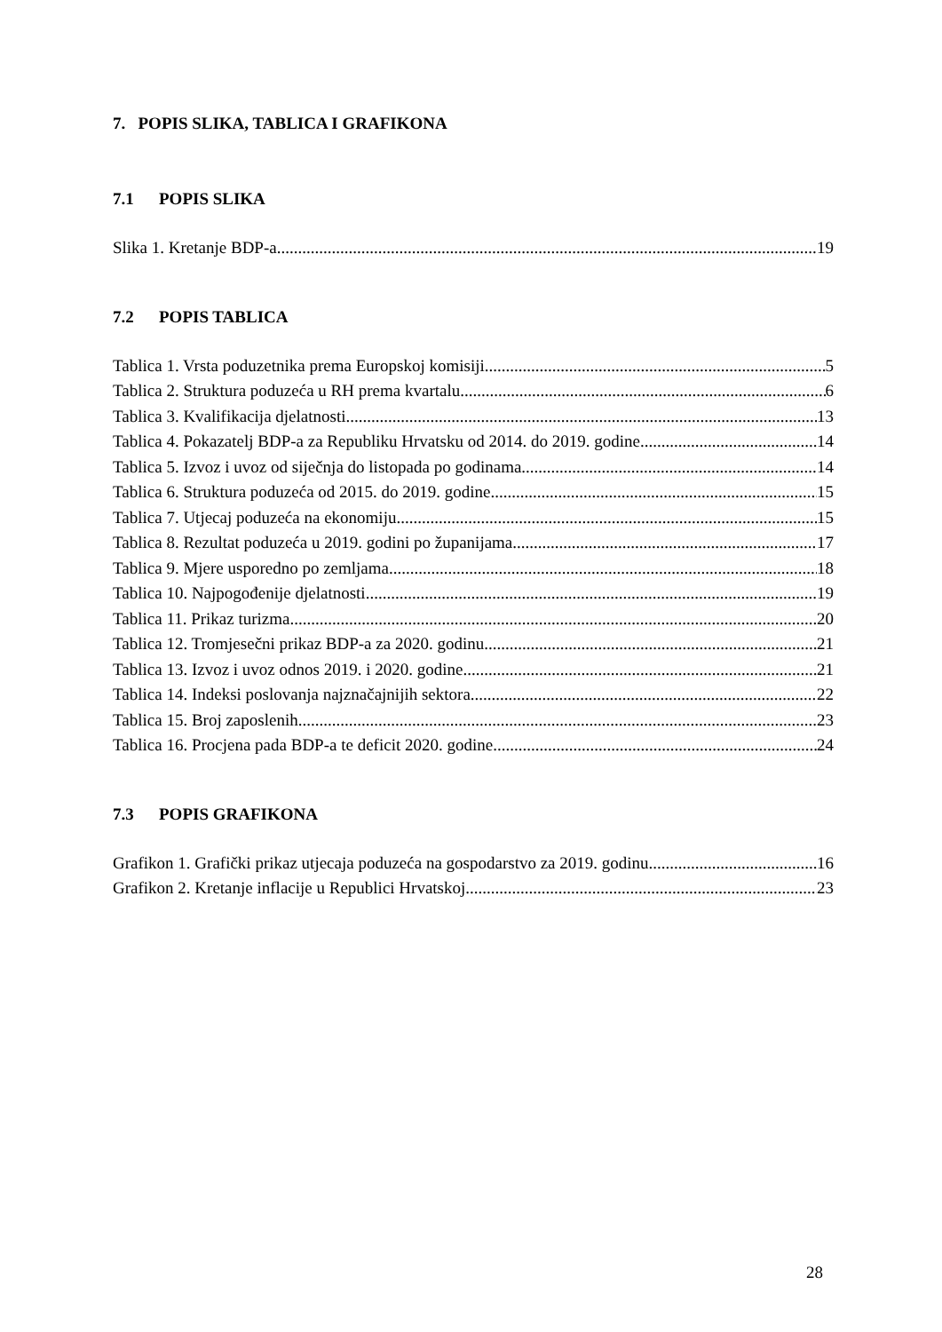7. POPIS SLIKA, TABLICA I GRAFIKONA
7.1 POPIS SLIKA
Slika 1. Kretanje BDP-a 19
7.2 POPIS TABLICA
Tablica 1. Vrsta poduzetnika prema Europskoj komisiji 5
Tablica 2. Struktura poduzeća u RH prema kvartalu 6
Tablica 3. Kvalifikacija djelatnosti 13
Tablica 4. Pokazatelj BDP-a za Republiku Hrvatsku od 2014. do 2019. godine 14
Tablica 5. Izvoz i uvoz od siječnja do listopada po godinama 14
Tablica 6. Struktura poduzeća od 2015. do 2019. godine 15
Tablica 7. Utjecaj poduzeća na ekonomiju 15
Tablica 8. Rezultat poduzeća u 2019. godini po županijama 17
Tablica 9. Mjere usporedno po zemljama 18
Tablica 10. Najpogođenije djelatnosti 19
Tablica 11. Prikaz turizma 20
Tablica 12. Tromjesečni prikaz BDP-a za 2020. godinu 21
Tablica 13. Izvoz i uvoz odnos 2019. i 2020. godine 21
Tablica 14. Indeksi poslovanja najznačajnijih sektora 22
Tablica 15. Broj zaposlenih 23
Tablica 16. Procjena pada BDP-a te deficit 2020. godine 24
7.3 POPIS GRAFIKONA
Grafikon 1. Grafički prikaz utjecaja poduzeća na gospodarstvo za 2019. godinu 16
Grafikon 2. Kretanje inflacije u Republici Hrvatskoj 23
28